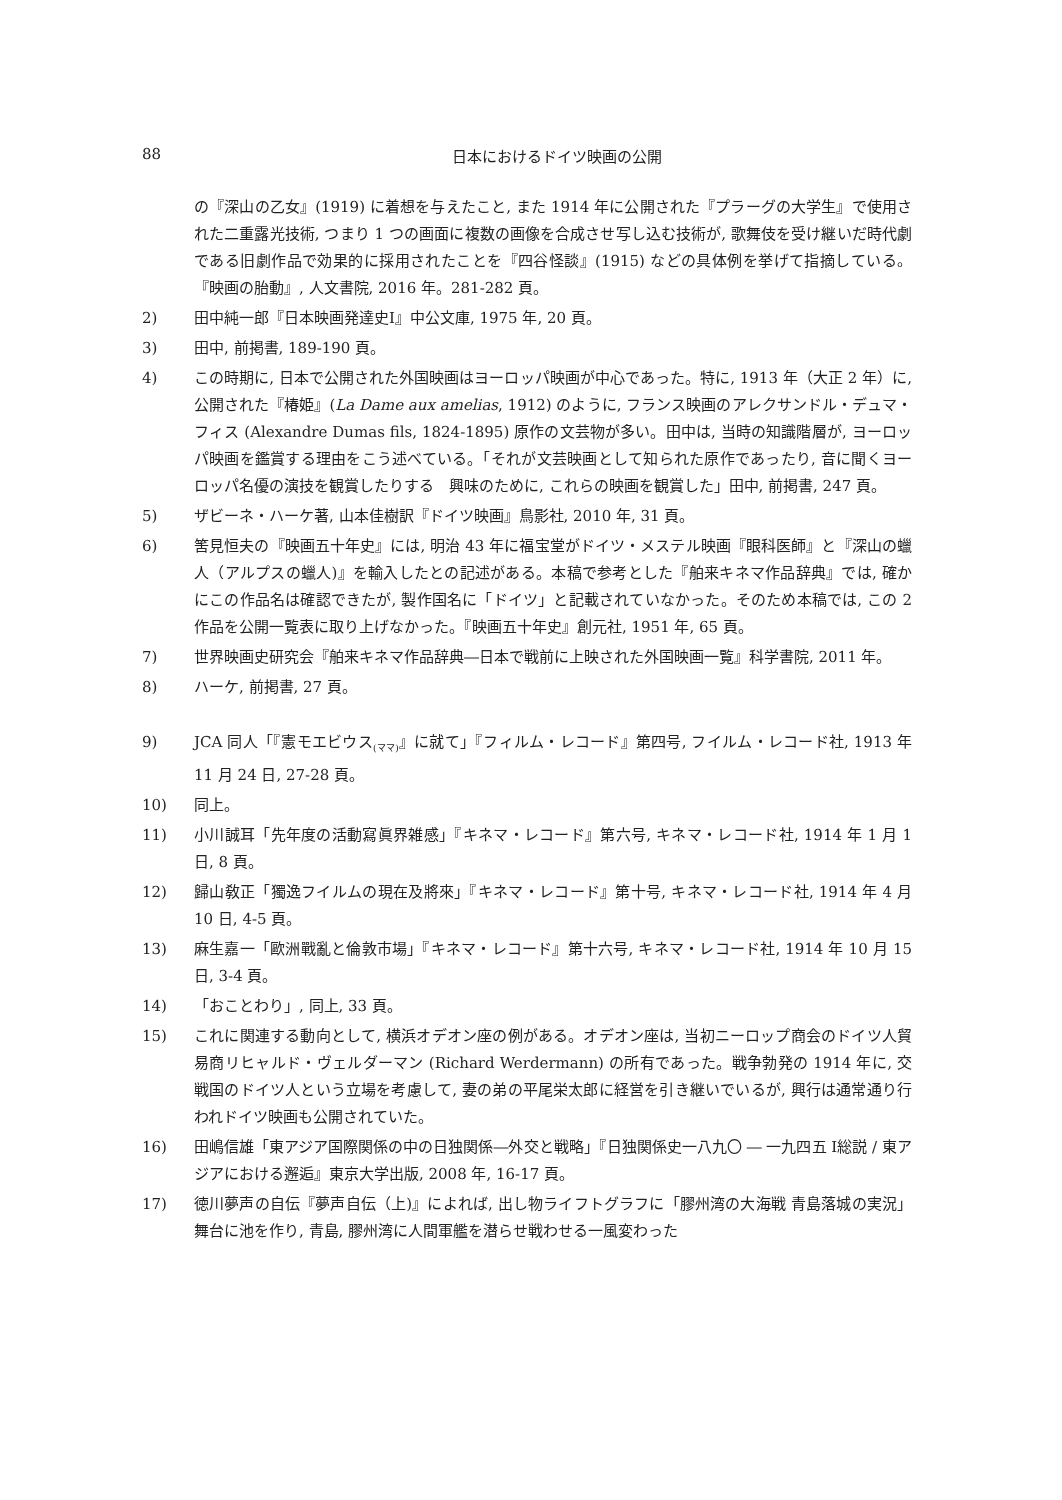88 日本におけるドイツ映画の公開
の『深山の乙女』(1919) に着想を与えたこと, また 1914 年に公開された『プラーグの大学生』で使用された二重露光技術, つまり 1 つの画面に複数の画像を合成させ写し込む技術が, 歌舞伎を受け継いだ時代劇である旧劇作品で効果的に採用されたことを『四谷怪談』(1915) などの具体例を挙げて指摘している。『映画の胎動』, 人文書院, 2016 年。281-282 頁。
2) 田中純一郎『日本映画発達史Ⅰ』中公文庫, 1975 年, 20 頁。
3) 田中, 前掲書, 189-190 頁。
4) この時期に, 日本で公開された外国映画はヨーロッパ映画が中心であった。特に, 1913 年（大正 2 年）に, 公開された『椿姫』(La Dame aux amelias, 1912) のように, フランス映画のアレクサンドル・デュマ・フィス (Alexandre Dumas fils, 1824-1895) 原作の文芸物が多い。田中は, 当時の知識階層が, ヨーロッパ映画を鑑賞する理由をこう述べている。「それが文芸映画として知られた原作であったり, 音に聞くヨーロッパ名優の演技を観賞したりする　興味のために, これらの映画を観賞した」田中, 前掲書, 247 頁。
5) ザビーネ・ハーケ著, 山本佳樹訳『ドイツ映画』鳥影社, 2010 年, 31 頁。
6) 筈見恒夫の『映画五十年史』には, 明治 43 年に福宝堂がドイツ・メステル映画『眼科医師』と『深山の蠟人（アルプスの蠟人)』を輸入したとの記述がある。本稿で参考とした『舶来キネマ作品辞典』では, 確かにこの作品名は確認できたが, 製作国名に「ドイツ」と記載されていなかった。そのため本稿では, この 2 作品を公開一覧表に取り上げなかった。『映画五十年史』創元社, 1951 年, 65 頁。
7) 世界映画史研究会『舶来キネマ作品辞典―日本で戦前に上映された外国映画一覧』科学書院, 2011 年。
8) ハーケ, 前掲書, 27 頁。
9) JCA 同人「『憲モエビウス<sub>(ママ)</sub>』に就て」『フィルム・レコード』第四号, フイルム・レコード社, 1913 年 11 月 24 日, 27-28 頁。
10) 同上。
11) 小川誠耳「先年度の活動寫眞界雑感」『キネマ・レコード』第六号, キネマ・レコード社, 1914 年 1 月 1 日, 8 頁。
12) 歸山敎正「獨逸フイルムの現在及將來」『キネマ・レコード』第十号, キネマ・レコード社, 1914 年 4 月 10 日, 4-5 頁。
13) 麻生嘉一「歐洲戰亂と倫敦市場」『キネマ・レコード』第十六号, キネマ・レコード社, 1914 年 10 月 15 日, 3-4 頁。
14) 「おことわり」, 同上, 33 頁。
15) これに関連する動向として, 横浜オデオン座の例がある。オデオン座は, 当初ニーロップ商会のドイツ人貿易商リヒャルド・ヴェルダーマン (Richard Werdermann) の所有であった。戦争勃発の 1914 年に, 交戦国のドイツ人という立場を考慮して, 妻の弟の平尾栄太郎に経営を引き継いでいるが, 興行は通常通り行われドイツ映画も公開されていた。
16) 田嶋信雄「東アジア国際関係の中の日独関係―外交と戦略」『日独関係史一八九〇 ― 一九四五 Ⅰ総説 / 東アジアにおける邂逅』東京大学出版, 2008 年, 16-17 頁。
17) 徳川夢声の自伝『夢声自伝（上)』によれば, 出し物ライフトグラフに「膠州湾の大海戦 青島落城の実況」舞台に池を作り, 青島, 膠州湾に人間軍艦を潜らせ戦わせる一風変わった